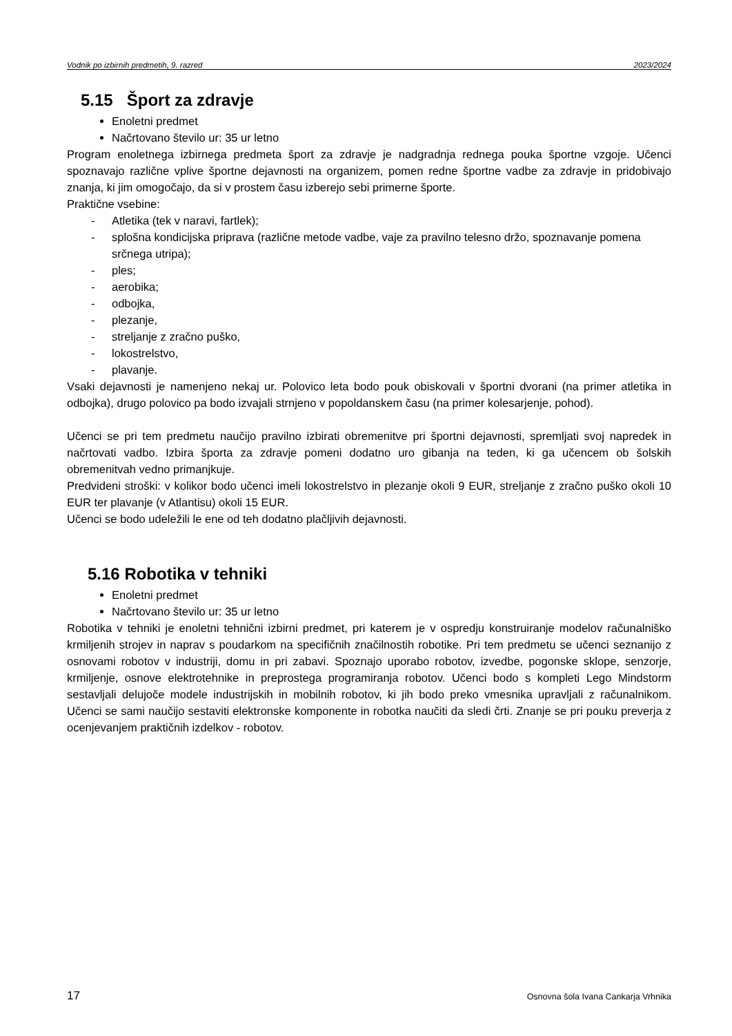Vodnik po izbirnih predmetih, 9. razred 2023/2024
5.15 Šport za zdravje
Enoletni predmet
Načrtovano število ur: 35 ur letno
Program enoletnega izbirnega predmeta šport za zdravje je nadgradnja rednega pouka športne vzgoje. Učenci spoznavajo različne vplive športne dejavnosti na organizem, pomen redne športne vadbe za zdravje in pridobivajo znanja, ki jim omogočajo, da si v prostem času izberejo sebi primerne športe.
Praktične vsebine:
- Atletika (tek v naravi, fartlek);
- splošna kondicijska priprava (različne metode vadbe, vaje za pravilno telesno držo, spoznavanje pomena srčnega utripa);
- ples;
- aerobika;
- odbojka,
- plezanje,
- streljanje z zračno puško,
- lokostrelstvo,
- plavanje.
Vsaki dejavnosti je namenjeno nekaj ur. Polovico leta bodo pouk obiskovali v športni dvorani (na primer atletika in odbojka), drugo polovico pa bodo izvajali strnjeno v popoldanskem času (na primer kolesarjenje, pohod).
Učenci se pri tem predmetu naučijo pravilno izbirati obremenitve pri športni dejavnosti, spremljati svoj napredek in načrtovati vadbo. Izbira športa za zdravje pomeni dodatno uro gibanja na teden, ki ga učencem ob šolskih obremenitvah vedno primanjkuje.
Predvideni stroški: v kolikor bodo učenci imeli lokostrelstvo in plezanje okoli 9 EUR, streljanje z zračno puško okoli 10 EUR ter plavanje (v Atlantisu) okoli 15 EUR.
Učenci se bodo udeležili le ene od teh dodatno plačljivih dejavnosti.
5.16 Robotika v tehniki
Enoletni predmet
Načrtovano število ur: 35 ur letno
Robotika v tehniki je enoletni tehnični izbirni predmet, pri katerem je v ospredju konstruiranje modelov računalniško krmiljenih strojev in naprav s poudarkom na specifičnih značilnostih robotike. Pri tem predmetu se učenci seznanijo z osnovami robotov v industriji, domu in pri zabavi. Spoznajo uporabo robotov, izvedbe, pogonske sklope, senzorje, krmiljenje, osnove elektrotehnike in preprostega programiranja robotov. Učenci bodo s kompleti Lego Mindstorm sestavljali delujoče modele industrijskih in mobilnih robotov, ki jih bodo preko vmesnika upravljali z računalnikom. Učenci se sami naučijo sestaviti elektronske komponente in robotka naučiti da sledi črti. Znanje se pri pouku preverja z ocenjevanjem praktičnih izdelkov - robotov.
17 Osnovna šola Ivana Cankarja Vrhnika